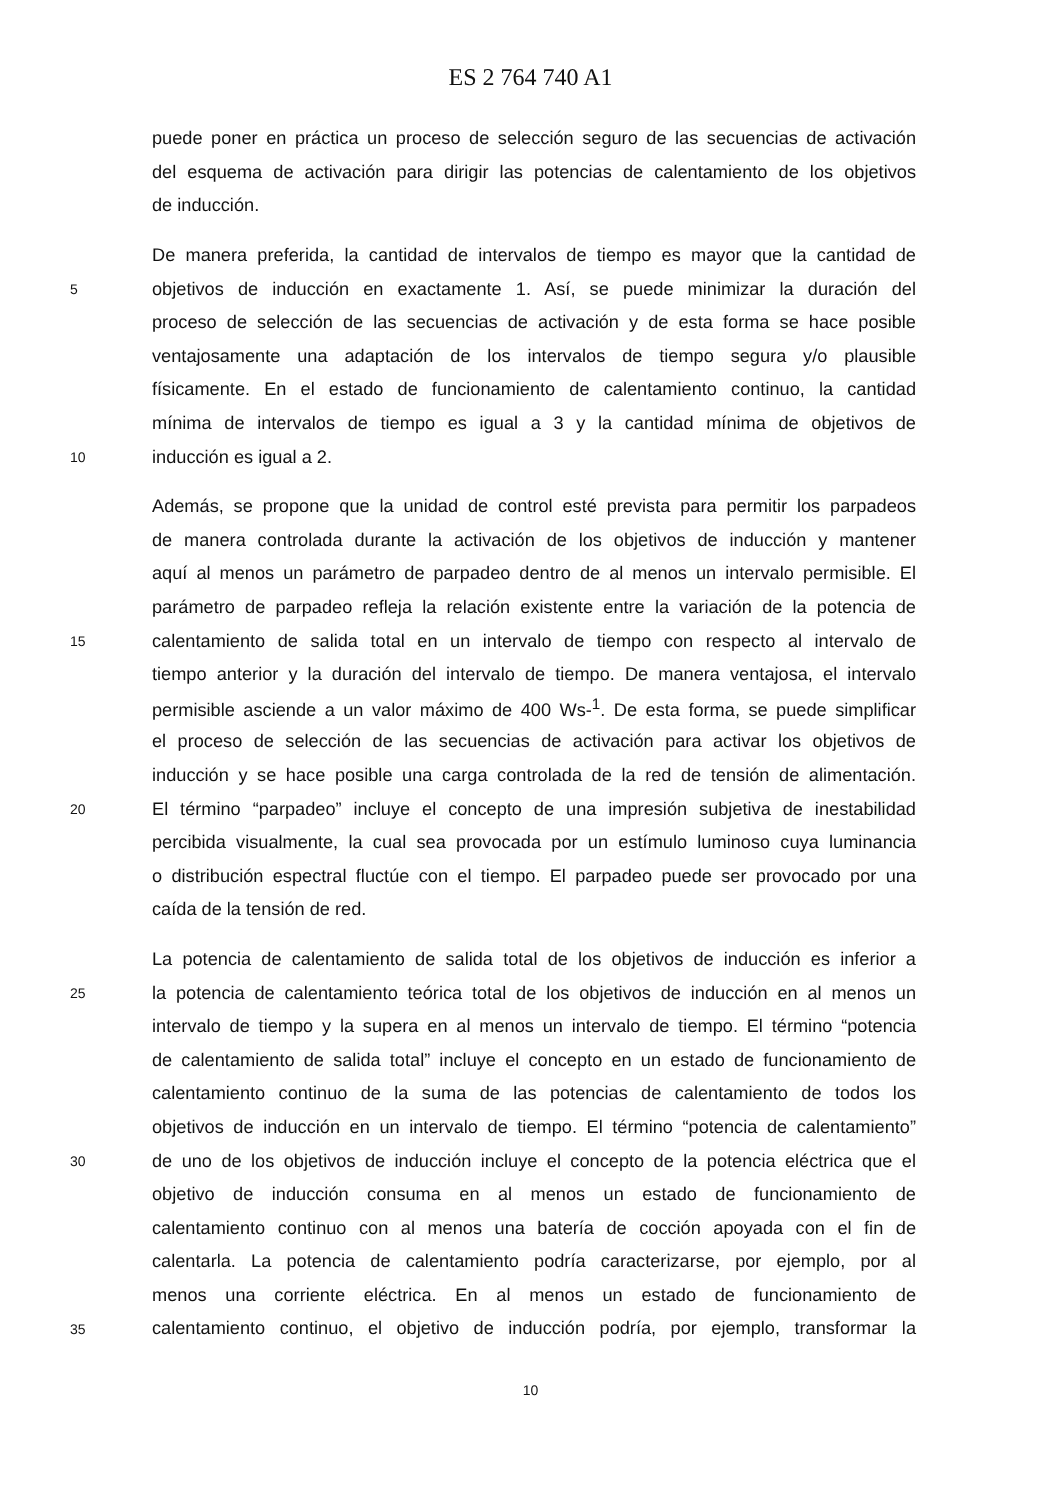ES 2 764 740 A1
puede poner en práctica un proceso de selección seguro de las secuencias de activación
del esquema de activación para dirigir las potencias de calentamiento de los objetivos
de inducción.
De manera preferida, la cantidad de intervalos de tiempo es mayor que la cantidad de
5 objetivos de inducción en exactamente 1. Así, se puede minimizar la duración del
proceso de selección de las secuencias de activación y de esta forma se hace posible
ventajosamente una adaptación de los intervalos de tiempo segura y/o plausible
físicamente. En el estado de funcionamiento de calentamiento continuo, la cantidad
mínima de intervalos de tiempo es igual a 3 y la cantidad mínima de objetivos de
10 inducción es igual a 2.
Además, se propone que la unidad de control esté prevista para permitir los parpadeos
de manera controlada durante la activación de los objetivos de inducción y mantener
aquí al menos un parámetro de parpadeo dentro de al menos un intervalo permisible. El
parámetro de parpadeo refleja la relación existente entre la variación de la potencia de
15 calentamiento de salida total en un intervalo de tiempo con respecto al intervalo de
tiempo anterior y la duración del intervalo de tiempo. De manera ventajosa, el intervalo
permisible asciende a un valor máximo de 400 Ws-<sup>1</sup>. De esta forma, se puede simplificar
el proceso de selección de las secuencias de activación para activar los objetivos de
inducción y se hace posible una carga controlada de la red de tensión de alimentación.
20 El término “parpadeo” incluye el concepto de una impresión subjetiva de inestabilidad
percibida visualmente, la cual sea provocada por un estímulo luminoso cuya luminancia
o distribución espectral fluctúe con el tiempo. El parpadeo puede ser provocado por una
caída de la tensión de red.
La potencia de calentamiento de salida total de los objetivos de inducción es inferior a
25 la potencia de calentamiento teórica total de los objetivos de inducción en al menos un
intervalo de tiempo y la supera en al menos un intervalo de tiempo. El término “potencia
de calentamiento de salida total” incluye el concepto en un estado de funcionamiento de
calentamiento continuo de la suma de las potencias de calentamiento de todos los
objetivos de inducción en un intervalo de tiempo. El término “potencia de calentamiento”
30 de uno de los objetivos de inducción incluye el concepto de la potencia eléctrica que el
objetivo de inducción consuma en al menos un estado de funcionamiento de
calentamiento continuo con al menos una batería de cocción apoyada con el fin de
calentarla. La potencia de calentamiento podría caracterizarse, por ejemplo, por al
menos una corriente eléctrica. En al menos un estado de funcionamiento de
35 calentamiento continuo, el objetivo de inducción podría, por ejemplo, transformar la
10